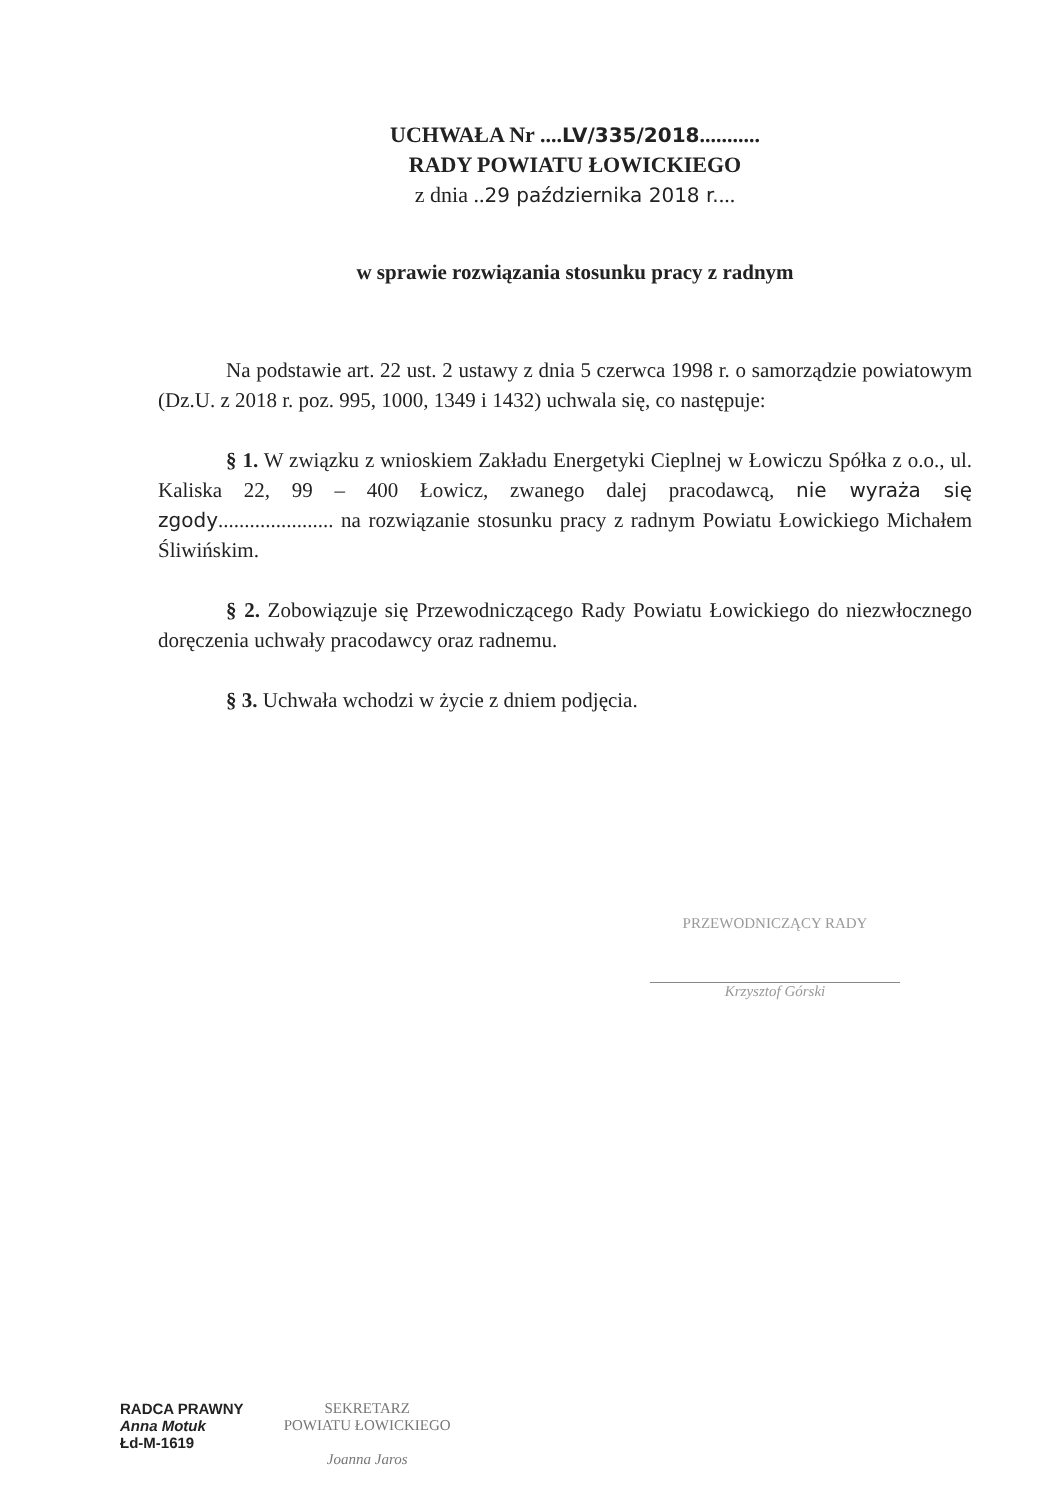UCHWAŁA Nr ....LV/335/2018...........
RADY POWIATU ŁOWICKIEGO
z dnia ..29 października 2018 r....
w sprawie rozwiązania stosunku pracy z radnym
Na podstawie art. 22 ust. 2 ustawy z dnia 5 czerwca 1998 r. o samorządzie powiatowym (Dz.U. z 2018 r. poz. 995, 1000, 1349 i 1432) uchwala się, co następuje:
§ 1. W związku z wnioskiem Zakładu Energetyki Cieplnej w Łowiczu Spółka z o.o., ul. Kaliska 22, 99 – 400 Łowicz, zwanego dalej pracodawcą, nie wyraża się zgody...................... na rozwiązanie stosunku pracy z radnym Powiatu Łowickiego Michałem Śliwińskim.
§ 2. Zobowiązuje się Przewodniczącego Rady Powiatu Łowickiego do niezwłocznego doręczenia uchwały pracodawcy oraz radnemu.
§ 3. Uchwała wchodzi w życie z dniem podjęcia.
PRZEWODNICZĄCY RADY
Krzysztof Górski
RADCA PRAWNY
Anna Motuk
Łd-M-1619
SEKRETARZ
POWIATU ŁOWICKIEGO
Joanna Jaros